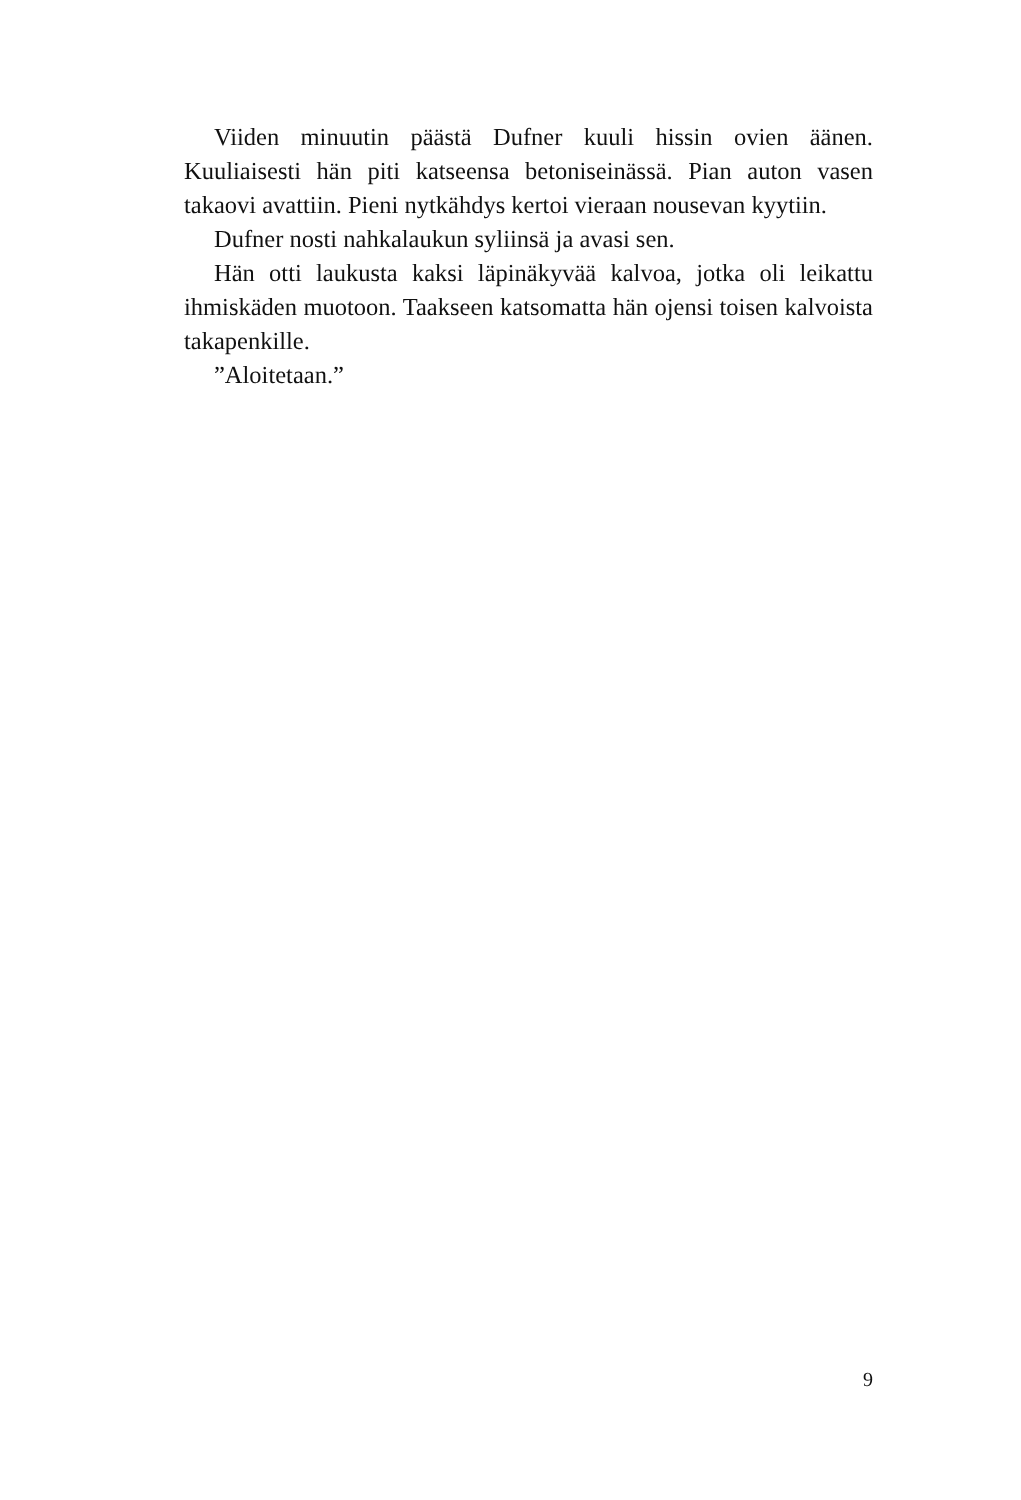Viiden minuutin päästä Dufner kuuli hissin ovien äänen. Kuuliaisesti hän piti katseensa betoniseinässä. Pian auton vasen takaovi avattiin. Pieni nytkähdys kertoi vieraan nousevan kyytiin.
Dufner nosti nahkalaukun syliinsä ja avasi sen.
Hän otti laukusta kaksi läpinäkyvää kalvoa, jotka oli leikattu ihmiskäden muotoon. Taakseen katsomatta hän ojensi toisen kalvoista takapenkille.
”Aloitetaan.”
9